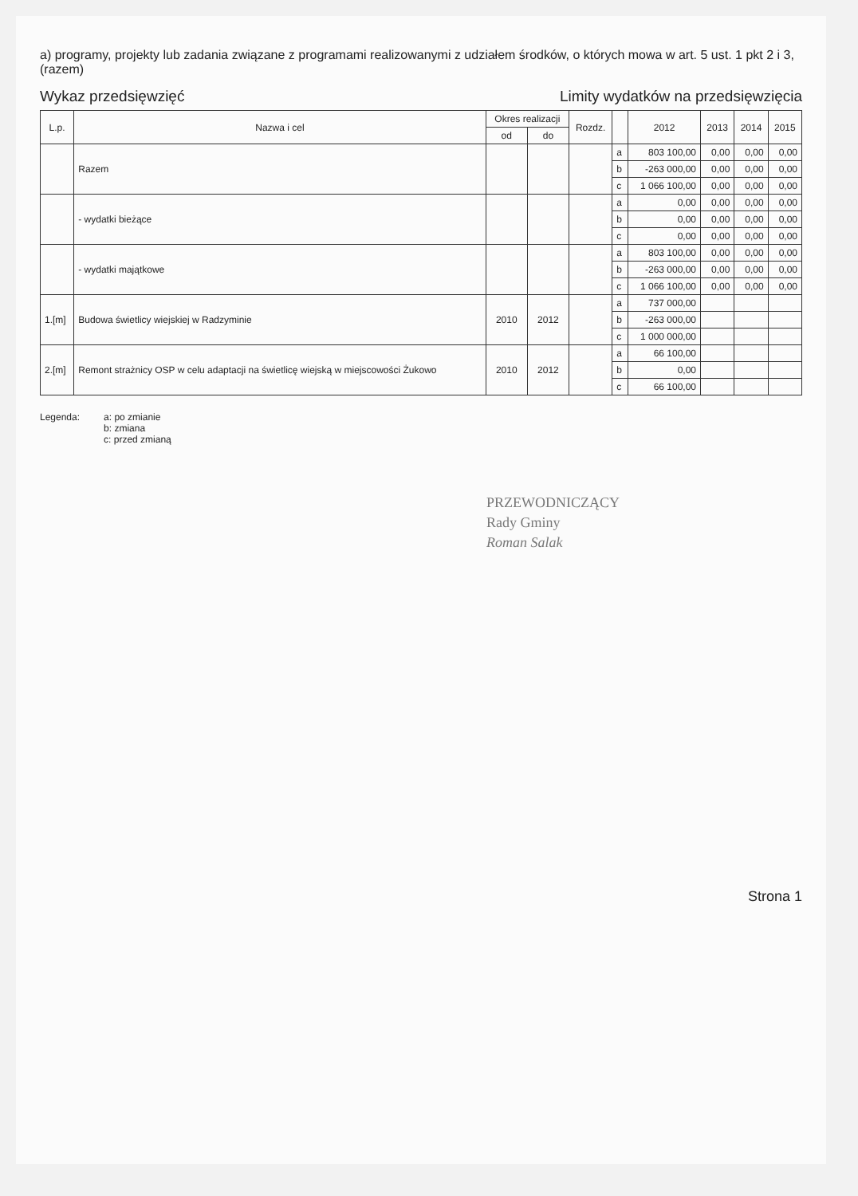a) programy, projekty lub zadania związane z programami realizowanymi z udziałem środków, o których mowa w art. 5 ust. 1 pkt 2 i 3, (razem)
Wykaz przedsięwzięć Limity wydatków na przedsięwzięcia
| L.p. | Nazwa i cel | Okres realizacji | | Rozdz. | | 2012 | 2013 | 2014 | 2015 |
| --- | --- | --- | --- | --- | --- | --- | --- | --- | --- |
| | | od | do | | | | | | |
| | Razem | | | | a | 803 100,00 | 0,00 | 0,00 | 0,00 |
| | | | | | b | -263 000,00 | 0,00 | 0,00 | 0,00 |
| | | | | | c | 1 066 100,00 | 0,00 | 0,00 | 0,00 |
| | - wydatki bieżące | | | | a | 0,00 | 0,00 | 0,00 | 0,00 |
| | | | | | b | 0,00 | 0,00 | 0,00 | 0,00 |
| | | | | | c | 0,00 | 0,00 | 0,00 | 0,00 |
| | - wydatki majątkowe | | | | a | 803 100,00 | 0,00 | 0,00 | 0,00 |
| | | | | | b | -263 000,00 | 0,00 | 0,00 | 0,00 |
| | | | | | c | 1 066 100,00 | 0,00 | 0,00 | 0,00 |
| 1.[m] | Budowa świetlicy wiejskiej w Radzyminie | 2010 | 2012 | | a | 737 000,00 | | | |
| | | | | | b | -263 000,00 | | | |
| | | | | | c | 1 000 000,00 | | | |
| 2.[m] | Remont strażnicy OSP w celu adaptacji na świetlicę wiejską w miejscowości Żukowo | 2010 | 2012 | | a | 66 100,00 | | | |
| | | | | | b | 0,00 | | | |
| | | | | | c | 66 100,00 | | | |
Legenda: a: po zmianie
b: zmiana
c: przed zmianą
PRZEWODNICZĄCY
Rady Gminy
Roman Salak
Strona 1